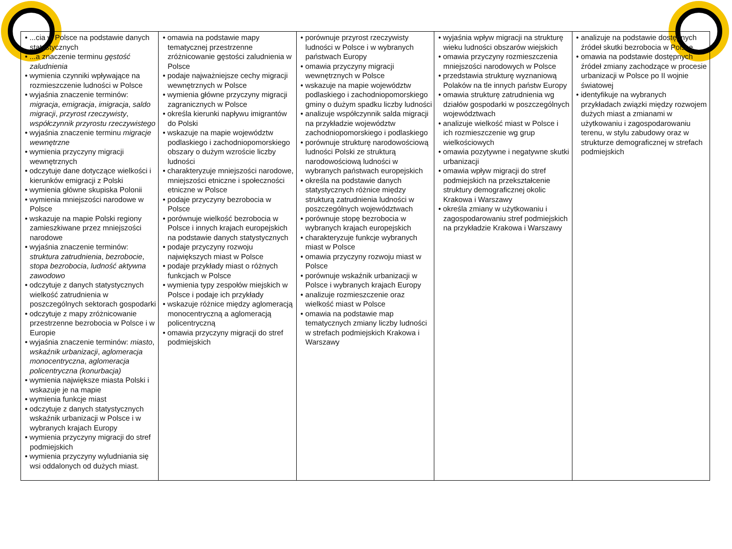| • ...cia w Polsce na podstawie danych statystycznych • ...a znaczenie terminu gęstość zaludnienia • wymienia czynniki wpływające na rozmieszczenie ludności w Polsce • wyjaśnia znaczenie terminów: migracja , emigracja , imigracja , saldo migracji , przyrost rzeczywisty , współczynnik przyrostu rzeczywistego • wyjaśnia znaczenie terminu migracje wewnętrzne • wymienia przyczyny migracji wewnętrznych • odczytuje dane dotyczące wielkości i kierunków emigracji z Polski • wymienia główne skupiska Polonii • wymienia mniejszości narodowe w Polsce • wskazuje na mapie Polski regiony zamieszkiwane przez mniejszości narodowe • wyjaśnia znaczenie terminów: struktura zatrudnienia , bezrobocie , stopa bezrobocia , ludność aktywna zawodowo • odczytuje z danych statystycznych wielkość zatrudnienia w poszczególnych sektorach gospodarki • odczytuje z mapy zróżnicowanie przestrzenne bezrobocia w Polsce i w Europie • wyjaśnia znaczenie terminów: miasto , wskaźnik urbanizacji , aglomeracja monocentryczna , aglomeracja policentryczna (konurbacja) • wymienia największe miasta Polski i wskazuje je na mapie • wymienia funkcje miast • odczytuje z danych statystycznych wskaźnik urbanizacji w Polsce i w wybranych krajach Europy • wymienia przyczyny migracji do stref podmiejskich • wymienia przyczyny wyludniania się wsi oddalonych od dużych miast. | • omawia na podstawie mapy tematycznej przestrzenne zróżnicowanie gęstości zaludnienia w Polsce • podaje najważniejsze cechy migracji wewnętrznych w Polsce • wymienia główne przyczyny migracji zagranicznych w Polsce • określa kierunki napływu imigrantów do Polski • wskazuje na mapie województw podlaskiego i zachodniopomorskiego obszary o dużym wzroście liczby ludności • charakteryzuje mniejszości narodowe, mniejszości etniczne i społeczności etniczne w Polsce • podaje przyczyny bezrobocia w Polsce • porównuje wielkość bezrobocia w Polsce i innych krajach europejskich na podstawie danych statystycznych • podaje przyczyny rozwoju największych miast w Polsce • podaje przykłady miast o różnych funkcjach w Polsce • wymienia typy zespołów miejskich w Polsce i podaje ich przykłady • wskazuje różnice między aglomeracją monocentryczną a aglomeracją policentryczną • omawia przyczyny migracji do stref podmiejskich | • porównuje przyrost rzeczywisty ludności w Polsce i w wybranych państwach Europy • omawia przyczyny migracji wewnętrznych w Polsce • wskazuje na mapie województw podlaskiego i zachodniopomorskiego gminy o dużym spadku liczby ludności • analizuje współczynnik salda migracji na przykładzie województw zachodniopomorskiego i podlaskiego • porównuje strukturę narodowościową ludności Polski ze strukturą narodowościową ludności w wybranych państwach europejskich • określa na podstawie danych statystycznych różnice między strukturą zatrudnienia ludności w poszczególnych województwach • porównuje stopę bezrobocia w wybranych krajach europejskich • charakteryzuje funkcje wybranych miast w Polsce • omawia przyczyny rozwoju miast w Polsce • porównuje wskaźnik urbanizacji w Polsce i wybranych krajach Europy • analizuje rozmieszczenie oraz wielkość miast w Polsce • omawia na podstawie map tematycznych zmiany liczby ludności w strefach podmiejskich Krakowa i Warszawy | • wyjaśnia wpływ migracji na strukturę wieku ludności obszarów wiejskich • omawia przyczyny rozmieszczenia mniejszości narodowych w Polsce • przedstawia strukturę wyznaniową Polaków na tle innych państw Europy • omawia strukturę zatrudnienia wg działów gospodarki w poszczególnych województwach • analizuje wielkość miast w Polsce i ich rozmieszczenie wg grup wielkościowych • omawia pozytywne i negatywne skutki urbanizacji • omawia wpływ migracji do stref podmiejskich na przekształcenie struktury demograficznej okolic Krakowa i Warszawy • określa zmiany w użytkowaniu i zagospodarowaniu stref podmiejskich na przykładzie Krakowa i Warszawy | • analizuje na podstawie dostępnych źródeł skutki bezrobocia w Polsce • omawia na podstawie dostępnych źródeł zmiany zachodzące w procesie urbanizacji w Polsce po II wojnie światowej • identyfikuje na wybranych przykładach związki między rozwojem dużych miast a zmianami w użytkowaniu i zagospodarowaniu terenu, w stylu zabudowy oraz w strukturze demograficznej w strefach podmiejskich |